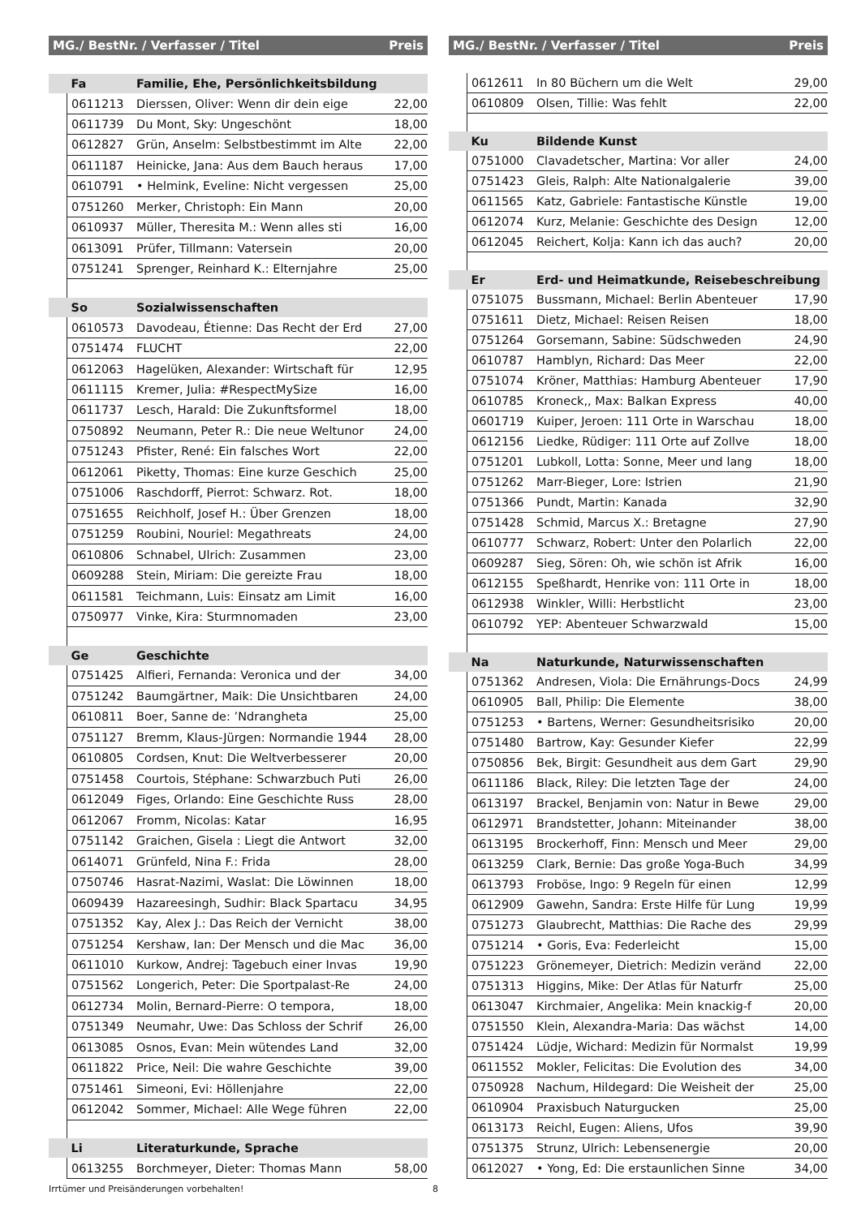| MG./ BestNr. / Verfasser / Titel | | | Preis |
| --- | --- | --- | --- |
| | Fa | Familie, Ehe, Persönlichkeitsbildung | |
| | 0611213 | Dierssen, Oliver: Wenn dir dein eige | 22,00 |
| | 0611739 | Du Mont, Sky: Ungeschönt | 18,00 |
| | 0612827 | Grün, Anselm: Selbstbestimmt im Alte | 22,00 |
| | 0611187 | Heinicke, Jana: Aus dem Bauch heraus | 17,00 |
| | 0610791 | • Helmink, Eveline: Nicht vergessen | 25,00 |
| | 0751260 | Merker, Christoph: Ein Mann | 20,00 |
| | 0610937 | Müller, Theresita M.: Wenn alles sti | 16,00 |
| | 0613091 | Prüfer, Tillmann: Vatersein | 20,00 |
| | 0751241 | Sprenger, Reinhard K.: Elternjahre | 25,00 |
| | So | Sozialwissenschaften | |
| | 0610573 | Davodeau, Étienne: Das Recht der Erd | 27,00 |
| | 0751474 | FLUCHT | 22,00 |
| | 0612063 | Hagelüken, Alexander: Wirtschaft für | 12,95 |
| | 0611115 | Kremer, Julia: #RespectMySize | 16,00 |
| | 0611737 | Lesch, Harald: Die Zukunftsformel | 18,00 |
| | 0750892 | Neumann, Peter R.: Die neue Weltunor | 24,00 |
| | 0751243 | Pfister, René: Ein falsches Wort | 22,00 |
| | 0612061 | Piketty, Thomas: Eine kurze Geschich | 25,00 |
| | 0751006 | Raschdorff, Pierrot: Schwarz. Rot. | 18,00 |
| | 0751655 | Reichholf, Josef H.: Über Grenzen | 18,00 |
| | 0751259 | Roubini, Nouriel: Megathreats | 24,00 |
| | 0610806 | Schnabel, Ulrich: Zusammen | 23,00 |
| | 0609288 | Stein, Miriam: Die gereizte Frau | 18,00 |
| | 0611581 | Teichmann, Luis: Einsatz am Limit | 16,00 |
| | 0750977 | Vinke, Kira: Sturmnomaden | 23,00 |
| | Ge | Geschichte | |
| | 0751425 | Alfieri, Fernanda: Veronica und der | 34,00 |
| | 0751242 | Baumgärtner, Maik: Die Unsichtbaren | 24,00 |
| | 0610811 | Boer, Sanne de: ’Ndrangheta | 25,00 |
| | 0751127 | Bremm, Klaus-Jürgen: Normandie 1944 | 28,00 |
| | 0610805 | Cordsen, Knut: Die Weltverbesserer | 20,00 |
| | 0751458 | Courtois, Stéphane: Schwarzbuch Puti | 26,00 |
| | 0612049 | Figes, Orlando: Eine Geschichte Russ | 28,00 |
| | 0612067 | Fromm, Nicolas: Katar | 16,95 |
| | 0751142 | Graichen, Gisela : Liegt die Antwort | 32,00 |
| | 0614071 | Grünfeld, Nina F.: Frida | 28,00 |
| | 0750746 | Hasrat-Nazimi, Waslat: Die Löwinnen | 18,00 |
| | 0609439 | Hazareesingh, Sudhir: Black Spartacu | 34,95 |
| | 0751352 | Kay, Alex J.: Das Reich der Vernicht | 38,00 |
| | 0751254 | Kershaw, Ian: Der Mensch und die Mac | 36,00 |
| | 0611010 | Kurkow, Andrej: Tagebuch einer Invas | 19,90 |
| | 0751562 | Longerich, Peter: Die Sportpalast-Re | 24,00 |
| | 0612734 | Molin, Bernard-Pierre: O tempora, | 18,00 |
| | 0751349 | Neumahr, Uwe: Das Schloss der Schrif | 26,00 |
| | 0613085 | Osnos, Evan: Mein wütendes Land | 32,00 |
| | 0611822 | Price, Neil: Die wahre Geschichte | 39,00 |
| | 0751461 | Simeoni, Evi: Höllenjahre | 22,00 |
| | 0612042 | Sommer, Michael: Alle Wege führen | 22,00 |
| | Li | Literaturkunde, Sprache | |
| | 0613255 | Borchmeyer, Dieter: Thomas Mann | 58,00 |
| MG./ BestNr. / Verfasser / Titel | | | Preis |
| --- | --- | --- | --- |
| | 0612611 | In 80 Büchern um die Welt | 29,00 |
| | 0610809 | Olsen, Tillie: Was fehlt | 22,00 |
| | Ku | Bildende Kunst | |
| | 0751000 | Clavadetscher, Martina: Vor aller | 24,00 |
| | 0751423 | Gleis, Ralph: Alte Nationalgalerie | 39,00 |
| | 0611565 | Katz, Gabriele: Fantastische Künstle | 19,00 |
| | 0612074 | Kurz, Melanie: Geschichte des Design | 12,00 |
| | 0612045 | Reichert, Kolja: Kann ich das auch? | 20,00 |
| | Er | Erd- und Heimatkunde, Reisebeschreibung | |
| | 0751075 | Bussmann, Michael: Berlin Abenteuer | 17,90 |
| | 0751611 | Dietz, Michael: Reisen Reisen | 18,00 |
| | 0751264 | Gorsemann, Sabine: Südschweden | 24,90 |
| | 0610787 | Hamblyn, Richard: Das Meer | 22,00 |
| | 0751074 | Kröner, Matthias: Hamburg Abenteuer | 17,90 |
| | 0610785 | Kroneck,, Max: Balkan Express | 40,00 |
| | 0601719 | Kuiper, Jeroen: 111 Orte in Warschau | 18,00 |
| | 0612156 | Liedke, Rüdiger: 111 Orte auf Zollve | 18,00 |
| | 0751201 | Lubkoll, Lotta: Sonne, Meer und lang | 18,00 |
| | 0751262 | Marr-Bieger, Lore: Istrien | 21,90 |
| | 0751366 | Pundt, Martin: Kanada | 32,90 |
| | 0751428 | Schmid, Marcus X.: Bretagne | 27,90 |
| | 0610777 | Schwarz, Robert: Unter den Polarlich | 22,00 |
| | 0609287 | Sieg, Sören: Oh, wie schön ist Afrik | 16,00 |
| | 0612155 | Speßhardt, Henrike von: 111 Orte in | 18,00 |
| | 0612938 | Winkler, Willi: Herbstlicht | 23,00 |
| | 0610792 | YEP: Abenteuer Schwarzwald | 15,00 |
| | Na | Naturkunde, Naturwissenschaften | |
| | 0751362 | Andresen, Viola: Die Ernährungs-Docs | 24,99 |
| | 0610905 | Ball, Philip: Die Elemente | 38,00 |
| | 0751253 | • Bartens, Werner: Gesundheitsrisiko | 20,00 |
| | 0751480 | Bartrow, Kay: Gesunder Kiefer | 22,99 |
| | 0750856 | Bek, Birgit: Gesundheit aus dem Gart | 29,90 |
| | 0611186 | Black, Riley: Die letzten Tage der | 24,00 |
| | 0613197 | Brackel, Benjamin von: Natur in Bewe | 29,00 |
| | 0612971 | Brandstetter, Johann: Miteinander | 38,00 |
| | 0613195 | Brockerhoff, Finn: Mensch und Meer | 29,00 |
| | 0613259 | Clark, Bernie: Das große Yoga-Buch | 34,99 |
| | 0613793 | Froböse, Ingo: 9 Regeln für einen | 12,99 |
| | 0612909 | Gawehn, Sandra: Erste Hilfe für Lung | 19,99 |
| | 0751273 | Glaubrecht, Matthias: Die Rache des | 29,99 |
| | 0751214 | • Goris, Eva: Federleicht | 15,00 |
| | 0751223 | Grönemeyer, Dietrich: Medizin veränd | 22,00 |
| | 0751313 | Higgins, Mike: Der Atlas für Naturfr | 25,00 |
| | 0613047 | Kirchmaier, Angelika: Mein knackig-f | 20,00 |
| | 0751550 | Klein, Alexandra-Maria: Das wächst | 14,00 |
| | 0751424 | Lüdje, Wichard: Medizin für Normalst | 19,99 |
| | 0611552 | Mokler, Felicitas: Die Evolution des | 34,00 |
| | 0750928 | Nachum, Hildegard: Die Weisheit der | 25,00 |
| | 0610904 | Praxisbuch Naturgucken | 25,00 |
| | 0613173 | Reichl, Eugen: Aliens, Ufos | 39,90 |
| | 0751375 | Strunz, Ulrich: Lebensenergie | 20,00 |
| | 0612027 | • Yong, Ed: Die erstaunlichen Sinne | 34,00 |
Irrtümer und Preisänderungen vorbehalten! 8